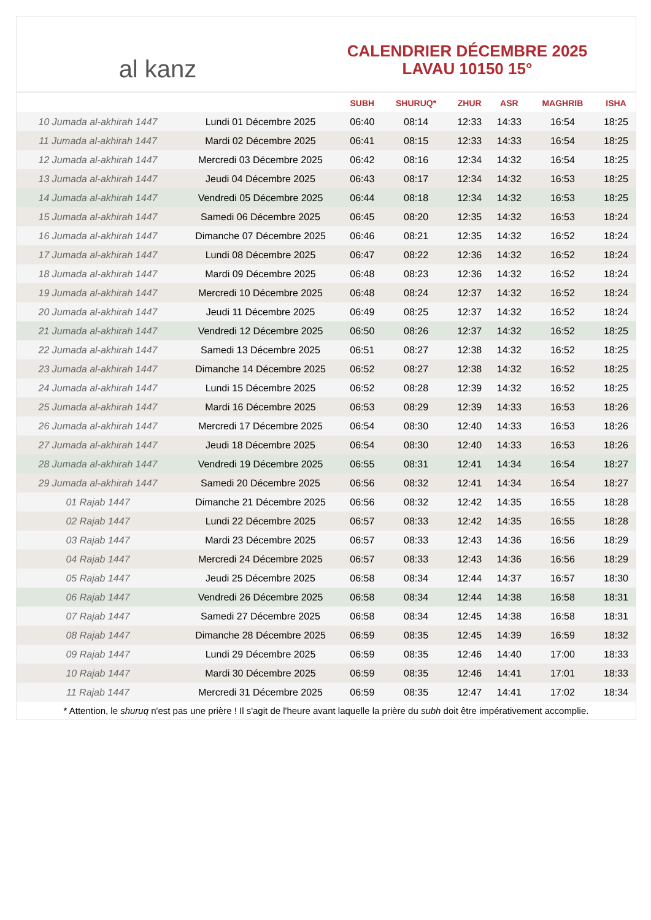al kanz
CALENDRIER DÉCEMBRE 2025
LAVAU 10150 15°
| | | SUBH | SHURUQ* | ZHUR | ASR | MAGHRIB | ISHA |
| --- | --- | --- | --- | --- | --- | --- | --- |
| 10 Jumada al-akhirah 1447 | Lundi 01 Décembre 2025 | 06:40 | 08:14 | 12:33 | 14:33 | 16:54 | 18:25 |
| 11 Jumada al-akhirah 1447 | Mardi 02 Décembre 2025 | 06:41 | 08:15 | 12:33 | 14:33 | 16:54 | 18:25 |
| 12 Jumada al-akhirah 1447 | Mercredi 03 Décembre 2025 | 06:42 | 08:16 | 12:34 | 14:32 | 16:54 | 18:25 |
| 13 Jumada al-akhirah 1447 | Jeudi 04 Décembre 2025 | 06:43 | 08:17 | 12:34 | 14:32 | 16:53 | 18:25 |
| 14 Jumada al-akhirah 1447 | Vendredi 05 Décembre 2025 | 06:44 | 08:18 | 12:34 | 14:32 | 16:53 | 18:25 |
| 15 Jumada al-akhirah 1447 | Samedi 06 Décembre 2025 | 06:45 | 08:20 | 12:35 | 14:32 | 16:53 | 18:24 |
| 16 Jumada al-akhirah 1447 | Dimanche 07 Décembre 2025 | 06:46 | 08:21 | 12:35 | 14:32 | 16:52 | 18:24 |
| 17 Jumada al-akhirah 1447 | Lundi 08 Décembre 2025 | 06:47 | 08:22 | 12:36 | 14:32 | 16:52 | 18:24 |
| 18 Jumada al-akhirah 1447 | Mardi 09 Décembre 2025 | 06:48 | 08:23 | 12:36 | 14:32 | 16:52 | 18:24 |
| 19 Jumada al-akhirah 1447 | Mercredi 10 Décembre 2025 | 06:48 | 08:24 | 12:37 | 14:32 | 16:52 | 18:24 |
| 20 Jumada al-akhirah 1447 | Jeudi 11 Décembre 2025 | 06:49 | 08:25 | 12:37 | 14:32 | 16:52 | 18:24 |
| 21 Jumada al-akhirah 1447 | Vendredi 12 Décembre 2025 | 06:50 | 08:26 | 12:37 | 14:32 | 16:52 | 18:25 |
| 22 Jumada al-akhirah 1447 | Samedi 13 Décembre 2025 | 06:51 | 08:27 | 12:38 | 14:32 | 16:52 | 18:25 |
| 23 Jumada al-akhirah 1447 | Dimanche 14 Décembre 2025 | 06:52 | 08:27 | 12:38 | 14:32 | 16:52 | 18:25 |
| 24 Jumada al-akhirah 1447 | Lundi 15 Décembre 2025 | 06:52 | 08:28 | 12:39 | 14:32 | 16:52 | 18:25 |
| 25 Jumada al-akhirah 1447 | Mardi 16 Décembre 2025 | 06:53 | 08:29 | 12:39 | 14:33 | 16:53 | 18:26 |
| 26 Jumada al-akhirah 1447 | Mercredi 17 Décembre 2025 | 06:54 | 08:30 | 12:40 | 14:33 | 16:53 | 18:26 |
| 27 Jumada al-akhirah 1447 | Jeudi 18 Décembre 2025 | 06:54 | 08:30 | 12:40 | 14:33 | 16:53 | 18:26 |
| 28 Jumada al-akhirah 1447 | Vendredi 19 Décembre 2025 | 06:55 | 08:31 | 12:41 | 14:34 | 16:54 | 18:27 |
| 29 Jumada al-akhirah 1447 | Samedi 20 Décembre 2025 | 06:56 | 08:32 | 12:41 | 14:34 | 16:54 | 18:27 |
| 01 Rajab 1447 | Dimanche 21 Décembre 2025 | 06:56 | 08:32 | 12:42 | 14:35 | 16:55 | 18:28 |
| 02 Rajab 1447 | Lundi 22 Décembre 2025 | 06:57 | 08:33 | 12:42 | 14:35 | 16:55 | 18:28 |
| 03 Rajab 1447 | Mardi 23 Décembre 2025 | 06:57 | 08:33 | 12:43 | 14:36 | 16:56 | 18:29 |
| 04 Rajab 1447 | Mercredi 24 Décembre 2025 | 06:57 | 08:33 | 12:43 | 14:36 | 16:56 | 18:29 |
| 05 Rajab 1447 | Jeudi 25 Décembre 2025 | 06:58 | 08:34 | 12:44 | 14:37 | 16:57 | 18:30 |
| 06 Rajab 1447 | Vendredi 26 Décembre 2025 | 06:58 | 08:34 | 12:44 | 14:38 | 16:58 | 18:31 |
| 07 Rajab 1447 | Samedi 27 Décembre 2025 | 06:58 | 08:34 | 12:45 | 14:38 | 16:58 | 18:31 |
| 08 Rajab 1447 | Dimanche 28 Décembre 2025 | 06:59 | 08:35 | 12:45 | 14:39 | 16:59 | 18:32 |
| 09 Rajab 1447 | Lundi 29 Décembre 2025 | 06:59 | 08:35 | 12:46 | 14:40 | 17:00 | 18:33 |
| 10 Rajab 1447 | Mardi 30 Décembre 2025 | 06:59 | 08:35 | 12:46 | 14:41 | 17:01 | 18:33 |
| 11 Rajab 1447 | Mercredi 31 Décembre 2025 | 06:59 | 08:35 | 12:47 | 14:41 | 17:02 | 18:34 |
* Attention, le shuruq n'est pas une prière ! Il s'agit de l'heure avant laquelle la prière du subh doit être impérativement accomplie.